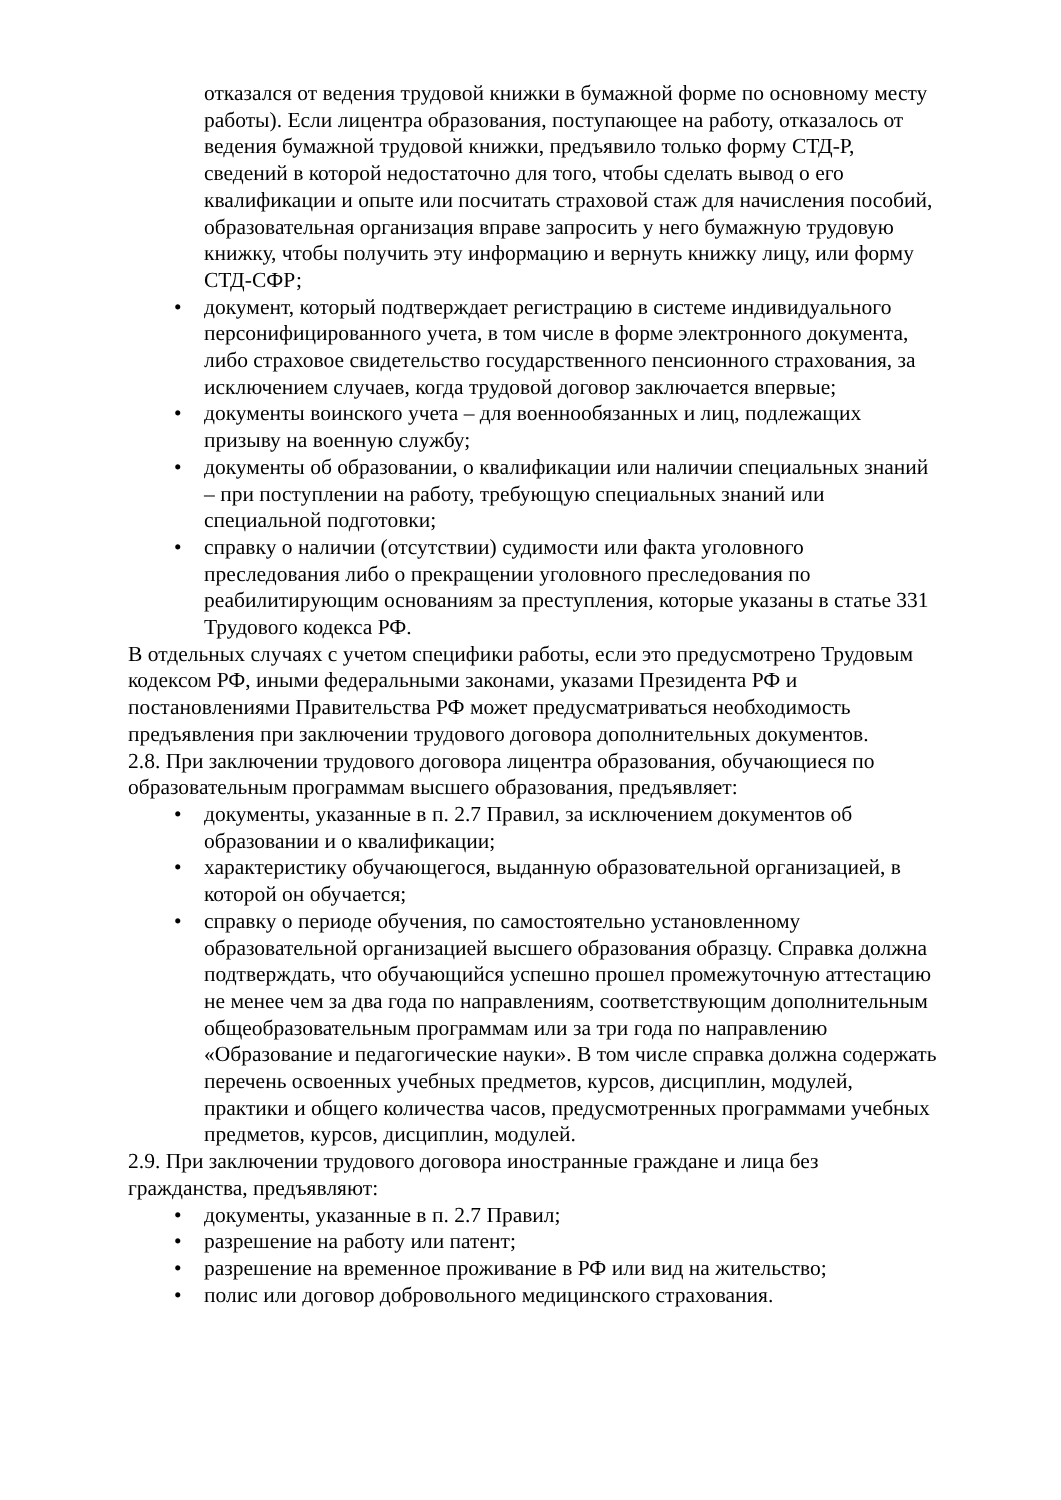отказался от ведения трудовой книжки в бумажной форме по основному месту работы). Если лицентра образования, поступающее на работу, отказалось от ведения бумажной трудовой книжки, предъявило только форму СТД-Р, сведений в которой недостаточно для того, чтобы сделать вывод о его квалификации и опыте или посчитать страховой стаж для начисления пособий, образовательная организация вправе запросить у него бумажную трудовую книжку, чтобы получить эту информацию и вернуть книжку лицу, или форму СТД-СФР;
• документ, который подтверждает регистрацию в системе индивидуального персонифицированного учета, в том числе в форме электронного документа, либо страховое свидетельство государственного пенсионного страхования, за исключением случаев, когда трудовой договор заключается впервые;
• документы воинского учета – для военнообязанных и лиц, подлежащих призыву на военную службу;
• документы об образовании, о квалификации или наличии специальных знаний – при поступлении на работу, требующую специальных знаний или специальной подготовки;
• справку о наличии (отсутствии) судимости или факта уголовного преследования либо о прекращении уголовного преследования по реабилитирующим основаниям за преступления, которые указаны в статье 331 Трудового кодекса РФ.
В отдельных случаях с учетом специфики работы, если это предусмотрено Трудовым кодексом РФ, иными федеральными законами, указами Президента РФ и постановлениями Правительства РФ может предусматриваться необходимость предъявления при заключении трудового договора дополнительных документов.
2.8. При заключении трудового договора лицентра образования, обучающиеся по образовательным программам высшего образования, предъявляет:
• документы, указанные в п. 2.7 Правил, за исключением документов об образовании и о квалификации;
• характеристику обучающегося, выданную образовательной организацией, в которой он обучается;
• справку о периоде обучения, по самостоятельно установленному образовательной организацией высшего образования образцу. Справка должна подтверждать, что обучающийся успешно прошел промежуточную аттестацию не менее чем за два года по направлениям, соответствующим дополнительным общеобразовательным программам или за три года по направлению «Образование и педагогические науки». В том числе справка должна содержать перечень освоенных учебных предметов, курсов, дисциплин, модулей, практики и общего количества часов, предусмотренных программами учебных предметов, курсов, дисциплин, модулей.
2.9. При заключении трудового договора иностранные граждане и лица без гражданства, предъявляют:
• документы, указанные в п. 2.7 Правил;
• разрешение на работу или патент;
• разрешение на временное проживание в РФ или вид на жительство;
• полис или договор добровольного медицинского страхования.